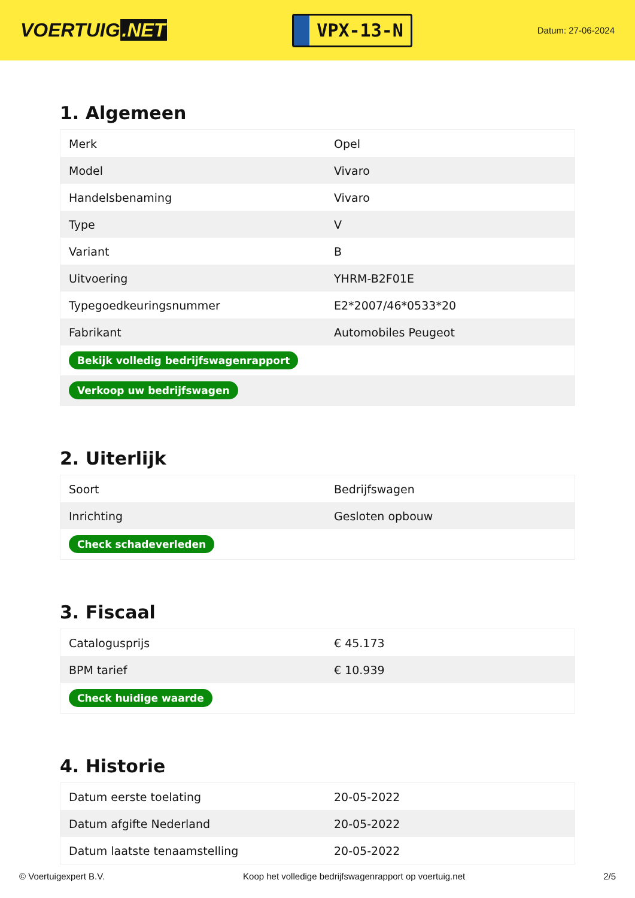VOERTUIG.NET
VPX-13-N
Datum: 27-06-2024
1. Algemeen
| Merk | Opel |
| Model | Vivaro |
| Handelsbenaming | Vivaro |
| Type | V |
| Variant | B |
| Uitvoering | YHRM-B2F01E |
| Typegoedkeuringsnummer | E2*2007/46*0533*20 |
| Fabrikant | Automobiles Peugeot |
| Bekijk volledig bedrijfswagenrapport | |
| Verkoop uw bedrijfswagen | |
2. Uiterlijk
| Soort | Bedrijfswagen |
| Inrichting | Gesloten opbouw |
| Check schadeverleden | |
3. Fiscaal
| Catalogusprijs | € 45.173 |
| BPM tarief | € 10.939 |
| Check huidige waarde | |
4. Historie
| Datum eerste toelating | 20-05-2022 |
| Datum afgifte Nederland | 20-05-2022 |
| Datum laatste tenaamstelling | 20-05-2022 |
© Voertuigexpert B.V. Koop het volledige bedrijfswagenrapport op voertuig.net 2/5